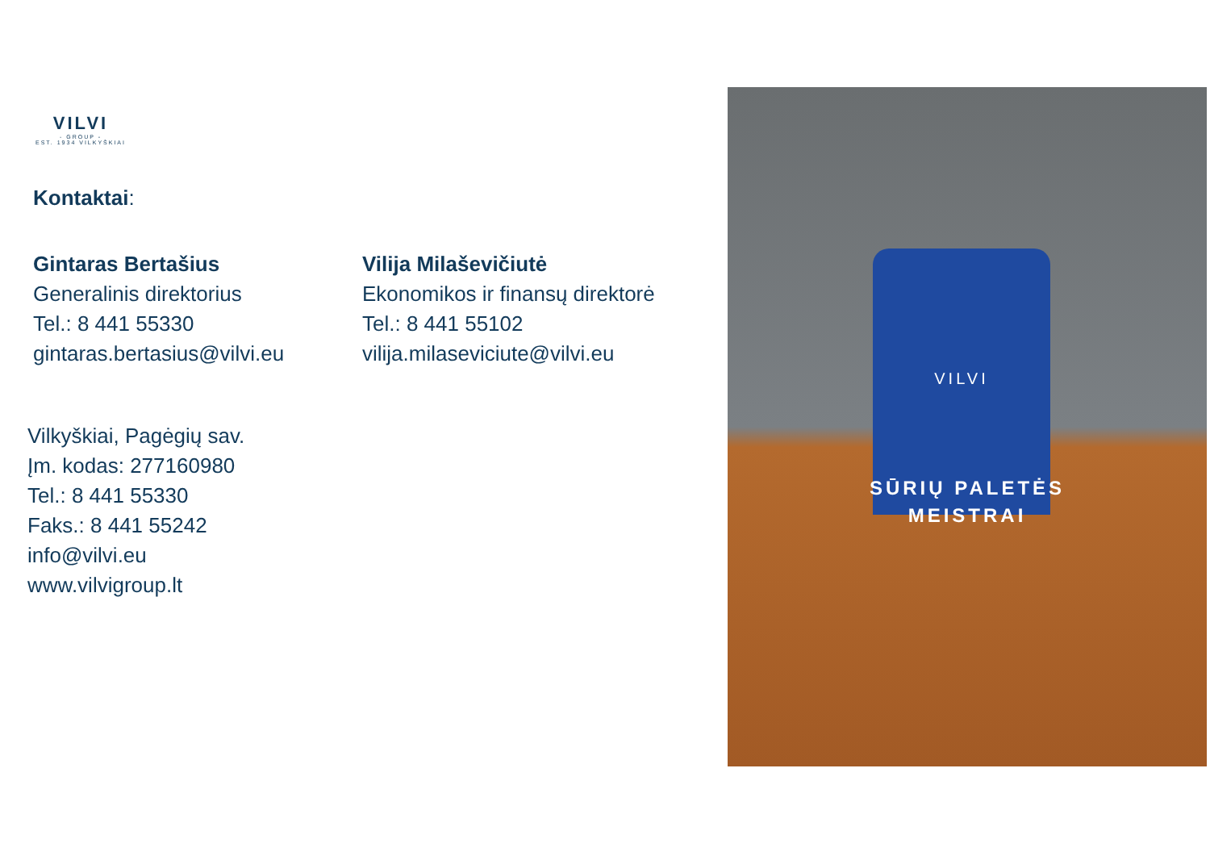VILVI
- GROUP -
EST. 1934 VILKYŠKIAI
Kontaktai:
Gintaras Bertašius
Generalinis direktorius
Tel.: 8 441 55330
gintaras.bertasius@vilvi.eu
Vilija Milaševičiutė
Ekonomikos ir finansų direktorė
Tel.: 8 441 55102
vilija.milaseviciute@vilvi.eu
Vilkyškiai, Pagėgių sav.
Įm. kodas: 277160980
Tel.: 8 441 55330
Faks.: 8 441 55242
info@vilvi.eu
www.vilvigroup.lt
VILVI
SŪRIŲ PALETĖS
MEISTRAI